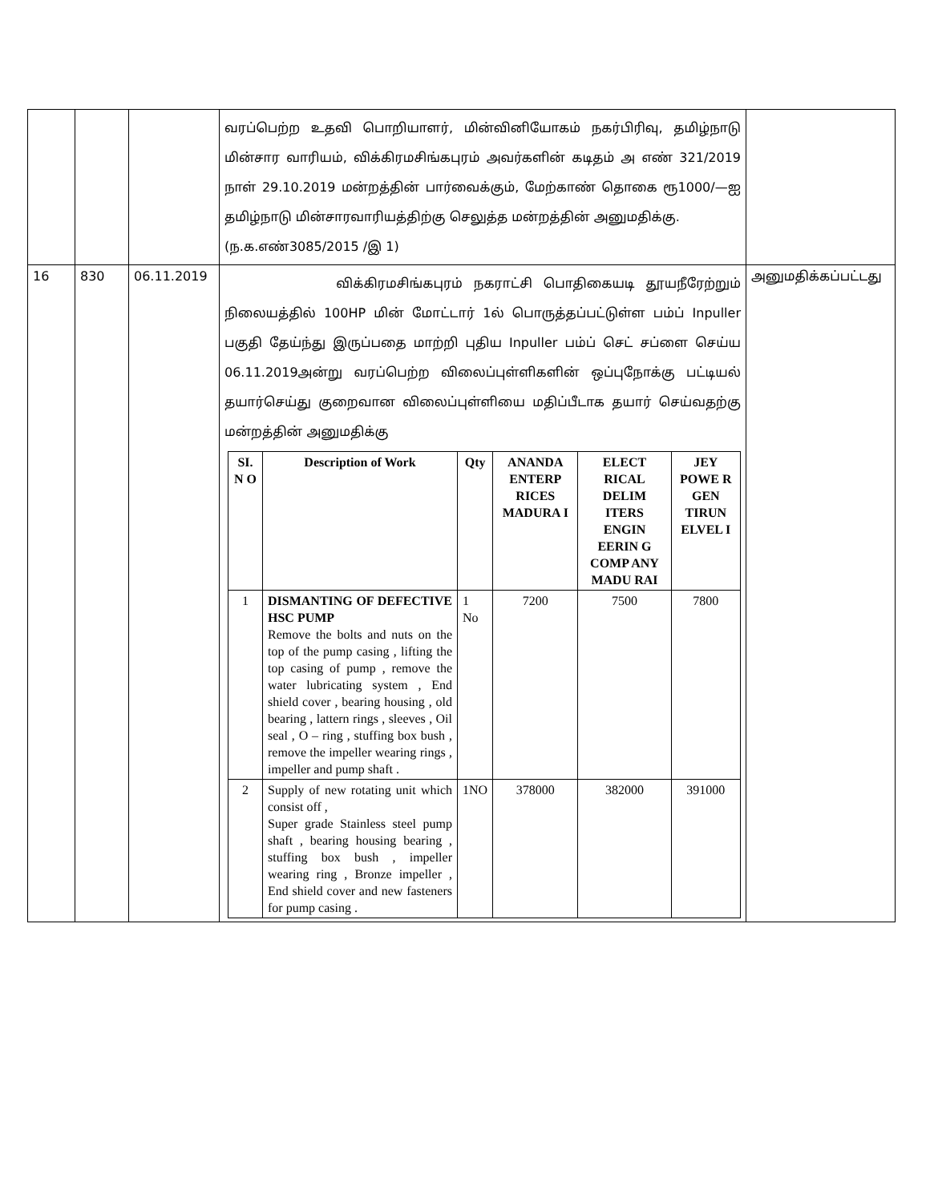| | | | வரப்பெற்ற உதவி பொறியாளர், மின்வினியோகம் நகர்பிரிவு, தமிழ்நாடு மின்சார வாரியம், விக்கிரமசிங்கபுரம் அவர்களின் கடிதம் அ எண் 321/2019 நாள் 29.10.2019 மன்றத்தின் பார்வைக்கும், மேற்காண் தொகை ரூ1000/—ஐ தமிழ்நாடு மின்சாரவாரியத்திற்கு செலுத்த மன்றத்தின் அனுமதிக்கு. (ந.க.எண்3085/2015 /இ 1) | |
| 16 | 830 | 06.11.2019 | விக்கிரமசிங்கபுரம் நகராட்சி பொதிகையடி தூயநீரேற்றும் நிலையத்தில் 100HP மின் மோட்டார் 1ல் பொருத்தப்பட்டுள்ள பம்ப் Inpuller பகுதி தேய்ந்து இருப்பதை மாற்றி புதிய Inpuller பம்ப் செட் சப்ளை செய்ய 06.11.2019அன்று வரப்பெற்ற விலைப்புள்ளிகளின் ஒப்புநோக்கு பட்டியல் தயார்செய்து குறைவான விலைப்புள்ளியை மதிப்பீடாக தயார் செய்வதற்கு மன்றத்தின் அனுமதிக்கு / SI. N O / Description of Work / Qty / ANANDA ENTERP RICES MADURA I / ELECT RICAL DELIM ITERS ENGIN EERIN G COMP ANY MADU RAI / JEY POWE R GEN TIRUN ELVEL I / / --- / --- / --- / --- / --- / --- / / 1 / DISMANTING OF DEFECTIVE HSC PUMP Remove the bolts and nuts on the top of the pump casing , lifting the top casing of pump , remove the water lubricating system , End shield cover , bearing housing , old bearing , lattern rings , sleeves , Oil seal , O – ring , stuffing box bush , remove the impeller wearing rings , impeller and pump shaft . / 1 No / 7200 / 7500 / 7800 / / 2 / Supply of new rotating unit which consist off , Super grade Stainless steel pump shaft , bearing housing bearing , stuffing box bush , impeller wearing ring , Bronze impeller , End shield cover and new fasteners for pump casing . / 1NO / 378000 / 382000 / 391000 / | அனுமதிக்கப்பட்டது |